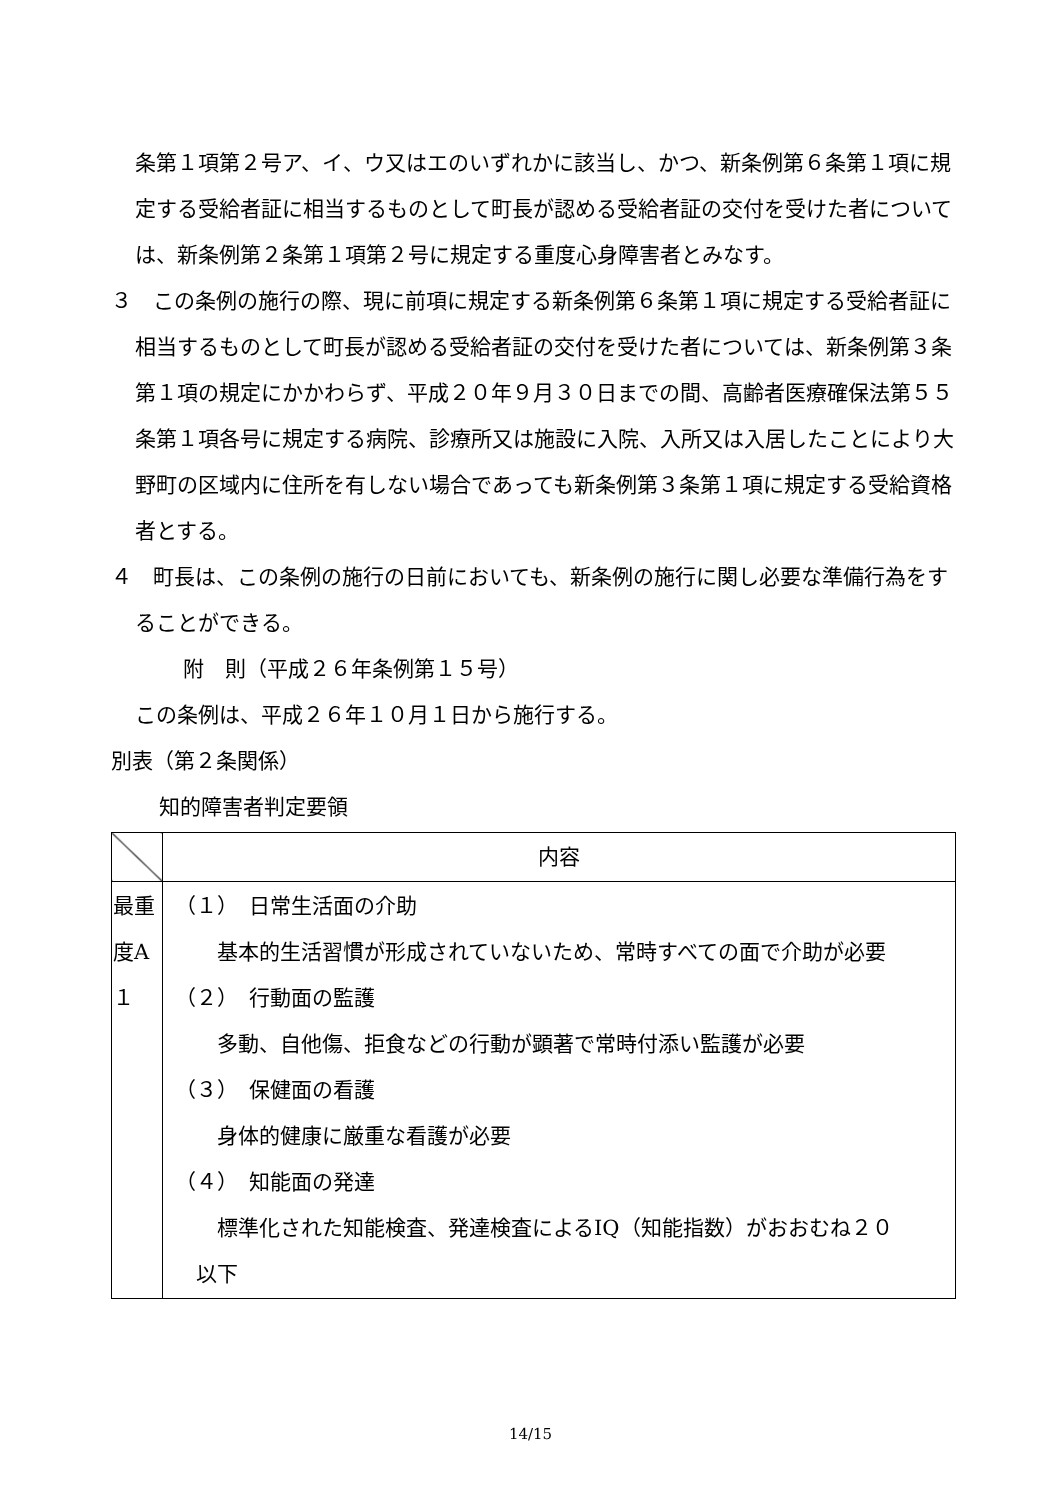条第１項第２号ア、イ、ウ又はエのいずれかに該当し、かつ、新条例第６条第１項に規定する受給者証に相当するものとして町長が認める受給者証の交付を受けた者については、新条例第２条第１項第２号に規定する重度心身障害者とみなす。
３　この条例の施行の際、現に前項に規定する新条例第６条第１項に規定する受給者証に相当するものとして町長が認める受給者証の交付を受けた者については、新条例第３条第１項の規定にかかわらず、平成２０年９月３０日までの間、高齢者医療確保法第５５条第１項各号に規定する病院、診療所又は施設に入院、入所又は入居したことにより大野町の区域内に住所を有しない場合であっても新条例第３条第１項に規定する受給資格者とする。
４　町長は、この条例の施行の日前においても、新条例の施行に関し必要な準備行為をすることができる。
附　則（平成２６年条例第１５号）
この条例は、平成２６年１０月１日から施行する。
別表（第２条関係）
知的障害者判定要領
| | 内容 |
| 最重 度A １ | （１） 日常生活面の介助 基本的生活習慣が形成されていないため、常時すべての面で介助が必要 （２） 行動面の監護 多動、自他傷、拒食などの行動が顕著で常時付添い監護が必要 （３） 保健面の看護 身体的健康に厳重な看護が必要 （４） 知能面の発達 標準化された知能検査、発達検査によるIQ（知能指数）がおおむね２０ 以下 |
14/15